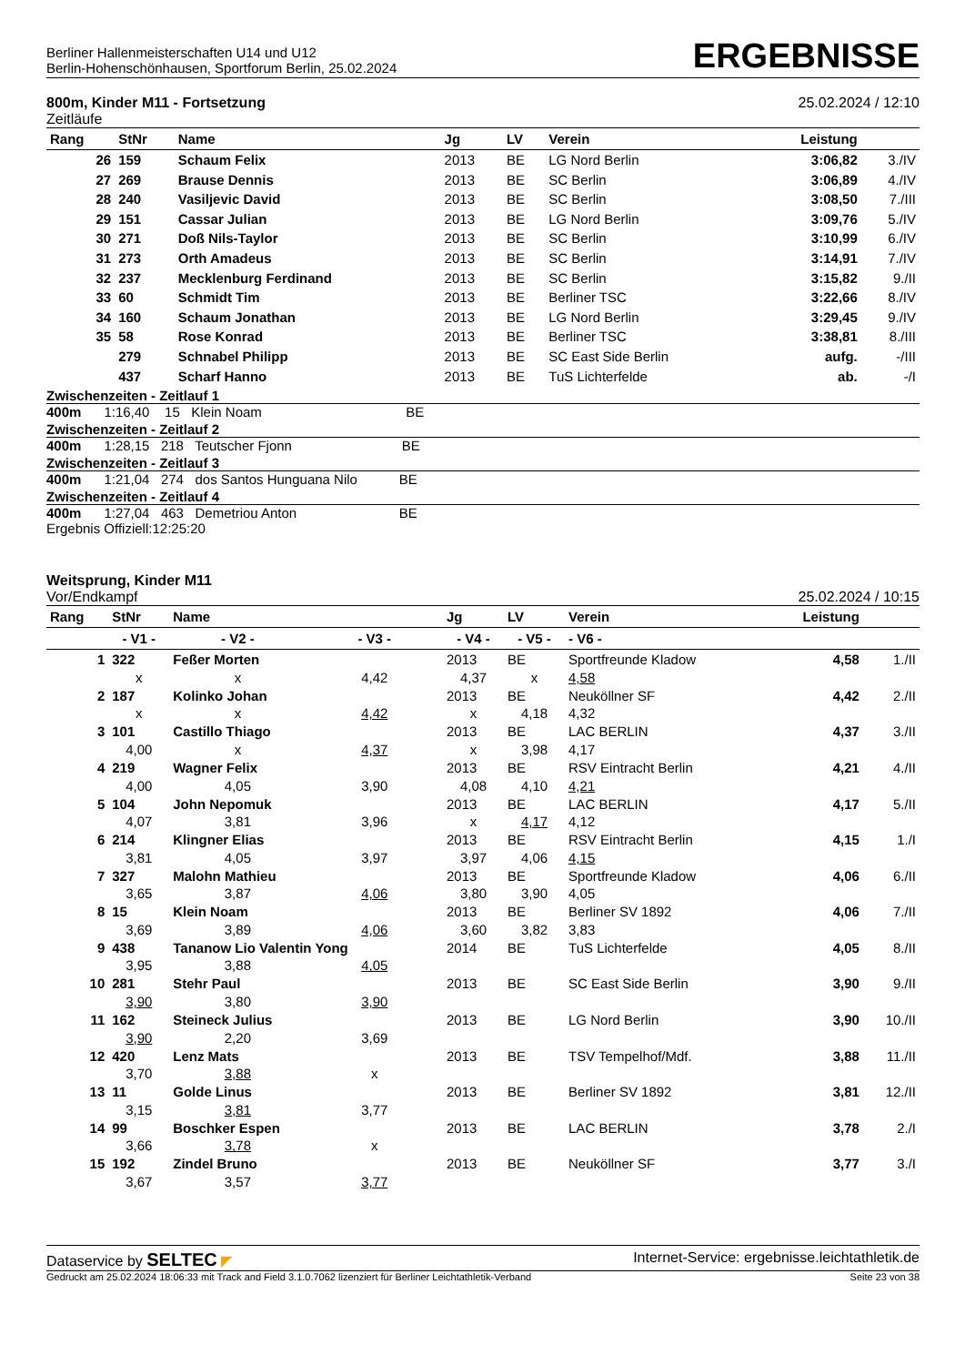Berliner Hallenmeisterschaften U14 und U12
Berlin-Hohenschönhausen, Sportforum Berlin, 25.02.2024
ERGEBNISSE
800m, Kinder M11 - Fortsetzung
Zeitläufe
25.02.2024 / 12:10
| Rang | StNr | Name | Jg | LV | Verein | Leistung | |
| --- | --- | --- | --- | --- | --- | --- | --- |
| 26 | 159 | Schaum Felix | 2013 | BE | LG Nord Berlin | 3:06,82 | 3./IV |
| 27 | 269 | Brause Dennis | 2013 | BE | SC Berlin | 3:06,89 | 4./IV |
| 28 | 240 | Vasiljevic David | 2013 | BE | SC Berlin | 3:08,50 | 7./III |
| 29 | 151 | Cassar Julian | 2013 | BE | LG Nord Berlin | 3:09,76 | 5./IV |
| 30 | 271 | Doß Nils-Taylor | 2013 | BE | SC Berlin | 3:10,99 | 6./IV |
| 31 | 273 | Orth Amadeus | 2013 | BE | SC Berlin | 3:14,91 | 7./IV |
| 32 | 237 | Mecklenburg Ferdinand | 2013 | BE | SC Berlin | 3:15,82 | 9./II |
| 33 | 60 | Schmidt Tim | 2013 | BE | Berliner TSC | 3:22,66 | 8./IV |
| 34 | 160 | Schaum Jonathan | 2013 | BE | LG Nord Berlin | 3:29,45 | 9./IV |
| 35 | 58 | Rose Konrad | 2013 | BE | Berliner TSC | 3:38,81 | 8./III |
| | 279 | Schnabel Philipp | 2013 | BE | SC East Side Berlin | aufg. | -/III |
| | 437 | Scharf Hanno | 2013 | BE | TuS Lichterfelde | ab. | -/I |
Zwischenzeiten - Zeitlauf 1
400m 1:16,40 15 Klein Noam BE
Zwischenzeiten - Zeitlauf 2
400m 1:28,15 218 Teutscher Fjonn BE
Zwischenzeiten - Zeitlauf 3
400m 1:21,04 274 dos Santos Hunguana Nilo BE
Zwischenzeiten - Zeitlauf 4
400m 1:27,04 463 Demetriou Anton BE
Ergebnis Offiziell:12:25:20
Weitsprung, Kinder M11
Vor/Endkampf
25.02.2024 / 10:15
| Rang | StNr | Name | | Jg | LV | Verein | Leistung | |
| --- | --- | --- | --- | --- | --- | --- | --- | --- |
| | - V1 - | - V2 - | - V3 - | - V4 - | - V5 - | - V6 - | | |
| 1 | 322 | Feßer Morten | | 2013 | BE | Sportfreunde Kladow | 4,58 | 1./II |
| | x | x | 4,42 | 4,37 | x | 4,58 | | |
| 2 | 187 | Kolinko Johan | | 2013 | BE | Neuköllner SF | 4,42 | 2./II |
| | x | x | 4,42 | x | 4,18 | 4,32 | | |
| 3 | 101 | Castillo Thiago | | 2013 | BE | LAC BERLIN | 4,37 | 3./II |
| | 4,00 | x | 4,37 | x | 3,98 | 4,17 | | |
| 4 | 219 | Wagner Felix | | 2013 | BE | RSV Eintracht Berlin | 4,21 | 4./II |
| | 4,00 | 4,05 | 3,90 | 4,08 | 4,10 | 4,21 | | |
| 5 | 104 | John Nepomuk | | 2013 | BE | LAC BERLIN | 4,17 | 5./II |
| | 4,07 | 3,81 | 3,96 | x | 4,17 | 4,12 | | |
| 6 | 214 | Klingner Elias | | 2013 | BE | RSV Eintracht Berlin | 4,15 | 1./I |
| | 3,81 | 4,05 | 3,97 | 3,97 | 4,06 | 4,15 | | |
| 7 | 327 | Malohn Mathieu | | 2013 | BE | Sportfreunde Kladow | 4,06 | 6./II |
| | 3,65 | 3,87 | 4,06 | 3,80 | 3,90 | 4,05 | | |
| 8 | 15 | Klein Noam | | 2013 | BE | Berliner SV 1892 | 4,06 | 7./II |
| | 3,69 | 3,89 | 4,06 | 3,60 | 3,82 | 3,83 | | |
| 9 | 438 | Tananow Lio Valentin Yong | | 2014 | BE | TuS Lichterfelde | 4,05 | 8./II |
| | 3,95 | 3,88 | 4,05 | | | | | |
| 10 | 281 | Stehr Paul | | 2013 | BE | SC East Side Berlin | 3,90 | 9./II |
| | 3,90 | 3,80 | 3,90 | | | | | |
| 11 | 162 | Steineck Julius | | 2013 | BE | LG Nord Berlin | 3,90 | 10./II |
| | 3,90 | 2,20 | 3,69 | | | | | |
| 12 | 420 | Lenz Mats | | 2013 | BE | TSV Tempelhof/Mdf. | 3,88 | 11./II |
| | 3,70 | 3,88 | x | | | | | |
| 13 | 11 | Golde Linus | | 2013 | BE | Berliner SV 1892 | 3,81 | 12./II |
| | 3,15 | 3,81 | 3,77 | | | | | |
| 14 | 99 | Boschker Espen | | 2013 | BE | LAC BERLIN | 3,78 | 2./I |
| | 3,66 | 3,78 | x | | | | | |
| 15 | 192 | Zindel Bruno | | 2013 | BE | Neuköllner SF | 3,77 | 3./I |
| | 3,67 | 3,57 | 3,77 | | | | | |
Dataservice by SELTEC ◤ Internet-Service: ergebnisse.leichtathletik.de
Gedruckt am 25.02.2024 18:06:33 mit Track and Field 3.1.0.7062 lizenziert für Berliner Leichtathletik-Verband
Seite 23 von 38